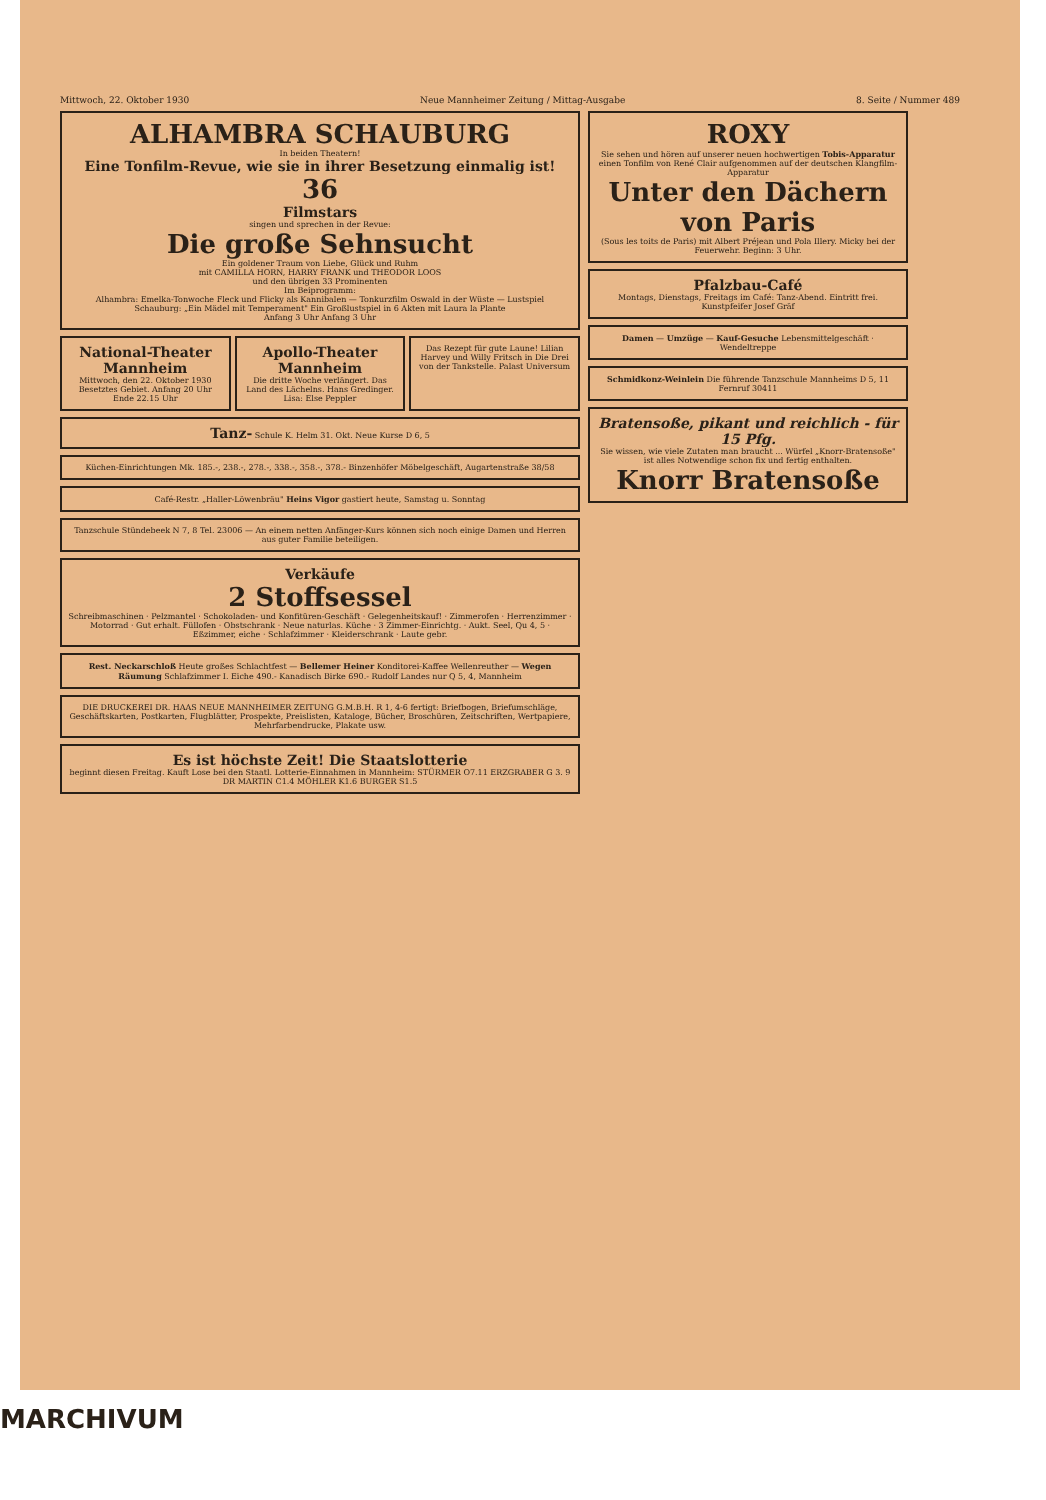Mittwoch, 22. Oktober 1930 Neue Mannheimer Zeitung / Mittag-Ausgabe 8. Seite / Nummer 489
ALHAMBRA SCHAUBURG
In beiden Theatern!
Eine Tonfilm-Revue, wie sie in ihrer Besetzung einmalig ist!
36
Filmstars
singen und sprechen in der Revue:
Die große Sehnsucht
Ein goldener Traum von Liebe, Glück und Ruhm
mit CAMILLA HORN, HARRY FRANK und THEODOR LOOS
und den übrigen 33 Prominenten
Im Beiprogramm:
Alhambra: Emelka-Tonwoche Fleck und Flicky als Kannibalen — Tonkurzfilm Oswald in der Wüste — Lustspiel
Schauburg: „Ein Mädel mit Temperament" Ein Großlustspiel in 6 Akten mit Laura la Plante
Anfang 3 Uhr Anfang 3 Uhr
National-Theater Mannheim
Mittwoch, den 22. Oktober 1930 Besetztes Gebiet. Anfang 20 Uhr Ende 22.15 Uhr
Apollo-Theater Mannheim
Die dritte Woche verlängert. Das Land des Lächelns. Hans Gredinger. Lisa: Else Peppler
Das Rezept für gute Laune! Lilian Harvey und Willy Fritsch in Die Drei von der Tankstelle. Palast Universum
Tanz- Schule K. Helm 31. Okt. Neue Kurse D 6, 5
Küchen-Einrichtungen Mk. 185.-, 238.-, 278.-, 338.-, 358.-, 378.- Binzenhöfer Möbelgeschäft, Augartenstraße 38/58
Café-Restr. „Haller-Löwenbräu" Heins Vigor gastiert heute, Samstag u. Sonntag
Tanzschule Stündebeek N 7, 8 Tel. 23006 — An einem netten Anfänger-Kurs können sich noch einige Damen und Herren aus guter Familie beteiligen.
Verkäufe
2 Stoffsessel
Schreibmaschinen · Pelzmantel · Schokoladen- und Konfitüren-Geschäft · Gelegenheitskauf! · Zimmerofen · Herrenzimmer · Motorrad · Gut erhalt. Füllofen · Obstschrank · Neue naturlas. Küche · 3 Zimmer-Einrichtg. · Aukt. Seel, Qu 4, 5 · Eßzimmer, eiche · Schlafzimmer · Kleiderschrank · Laute gebr.
Rest. Neckarschloß Heute großes Schlachtfest — Bellemer Heiner Konditorei-Kaffee Wellenreuther — Wegen Räumung Schlafzimmer I. Eiche 490.- Kanadisch Birke 690.- Rudolf Landes nur Q 5, 4, Mannheim
DIE DRUCKEREI DR. HAAS NEUE MANNHEIMER ZEITUNG G.M.B.H. R 1, 4-6 fertigt: Briefbogen, Briefumschläge, Geschäftskarten, Postkarten, Flugblätter, Prospekte, Preislisten, Kataloge, Bücher, Broschüren, Zeitschriften, Wertpapiere, Mehrfarbendrucke, Plakate usw.
Es ist höchste Zeit! Die Staatslotterie
beginnt diesen Freitag. Kauft Lose bei den Staatl. Lotterie-Einnahmen in Mannheim: STÜRMER O7.11 ERZGRABER G 3. 9 DR MARTIN C1.4 MÖHLER K1.6 BURGER S1.5
ROXY
Sie sehen und hören auf unserer neuen hochwertigen Tobis-Apparatur einen Tonfilm von René Clair aufgenommen auf der deutschen Klangfilm-Apparatur
Unter den Dächern von Paris
(Sous les toits de Paris) mit Albert Préjean und Pola Illery. Micky bei der Feuerwehr. Beginn: 3 Uhr.
Pfalzbau-Café
Montags, Dienstags, Freitags im Café: Tanz-Abend. Eintritt frei. Kunstpfeifer Josef Gräf
Damen — Umzüge — Kauf-Gesuche Lebensmittelgeschäft · Wendeltreppe
Schmidkonz-Weinlein Die führende Tanzschule Mannheims D 5, 11 Fernruf 30411
Bratensoße, pikant und reichlich - für 15 Pfg.
Sie wissen, wie viele Zutaten man braucht ... Würfel „Knorr-Bratensoße" ist alles Notwendige schon fix und fertig enthalten.
Knorr Bratensoße
MARCHIVUM